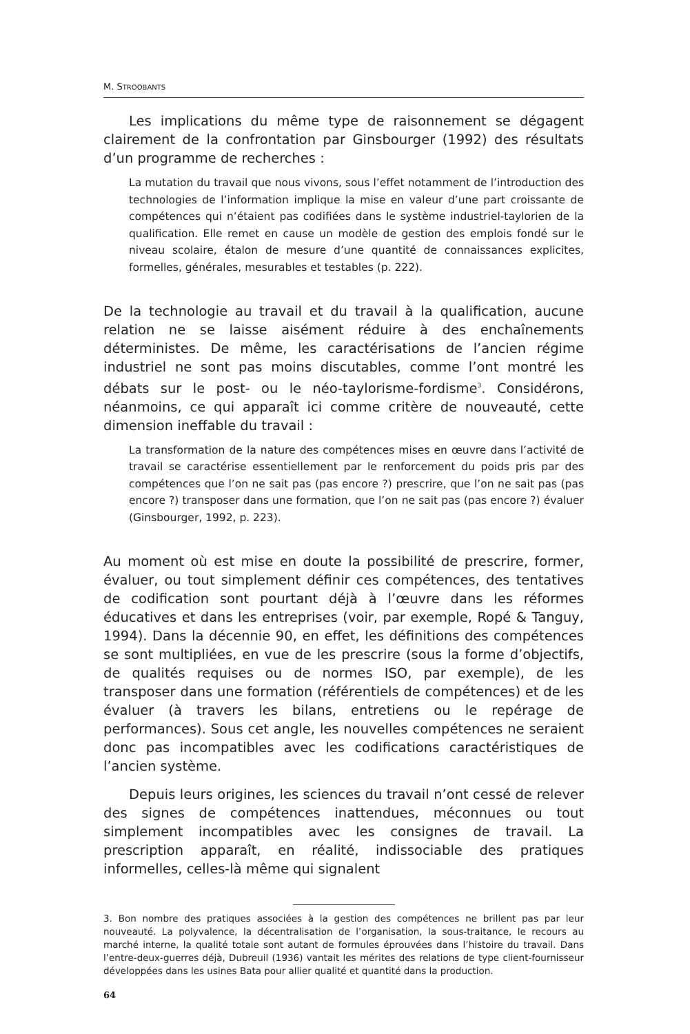M. STROOBANTS
Les implications du même type de raisonnement se dégagent clairement de la confrontation par Ginsbourger (1992) des résultats d’un programme de recherches :
La mutation du travail que nous vivons, sous l’effet notamment de l’introduction des technologies de l’information implique la mise en valeur d’une part croissante de compétences qui n’étaient pas codifiées dans le système industriel-taylorien de la qualification. Elle remet en cause un modèle de gestion des emplois fondé sur le niveau scolaire, étalon de mesure d’une quantité de connaissances explicites, formelles, générales, mesurables et testables (p. 222).
De la technologie au travail et du travail à la qualification, aucune relation ne se laisse aisément réduire à des enchaînements déterministes. De même, les caractérisations de l’ancien régime industriel ne sont pas moins discutables, comme l’ont montré les débats sur le post- ou le néo-taylorisme-fordisme<sup>3</sup>. Considérons, néanmoins, ce qui apparaît ici comme critère de nouveauté, cette dimension ineffable du travail :
La transformation de la nature des compétences mises en œuvre dans l’activité de travail se caractérise essentiellement par le renforcement du poids pris par des compétences que l’on ne sait pas (pas encore ?) prescrire, que l’on ne sait pas (pas encore ?) transposer dans une formation, que l’on ne sait pas (pas encore ?) évaluer (Ginsbourger, 1992, p. 223).
Au moment où est mise en doute la possibilité de prescrire, former, évaluer, ou tout simplement définir ces compétences, des tentatives de codification sont pourtant déjà à l’œuvre dans les réformes éducatives et dans les entreprises (voir, par exemple, Ropé & Tanguy, 1994). Dans la décennie 90, en effet, les définitions des compétences se sont multipliées, en vue de les prescrire (sous la forme d’objectifs, de qualités requises ou de normes ISO, par exemple), de les transposer dans une formation (référentiels de compétences) et de les évaluer (à travers les bilans, entretiens ou le repérage de performances). Sous cet angle, les nouvelles compétences ne seraient donc pas incompatibles avec les codifications caractéristiques de l’ancien système.
Depuis leurs origines, les sciences du travail n’ont cessé de relever des signes de compétences inattendues, méconnues ou tout simplement incompatibles avec les consignes de travail. La prescription apparaît, en réalité, indissociable des pratiques informelles, celles-là même qui signalent
3. Bon nombre des pratiques associées à la gestion des compétences ne brillent pas par leur nouveauté. La polyvalence, la décentralisation de l’organisation, la sous-traitance, le recours au marché interne, la qualité totale sont autant de formules éprouvées dans l’histoire du travail. Dans l’entre-deux-guerres déjà, Dubreuil (1936) vantait les mérites des relations de type client-fournisseur développées dans les usines Bata pour allier qualité et quantité dans la production.
64